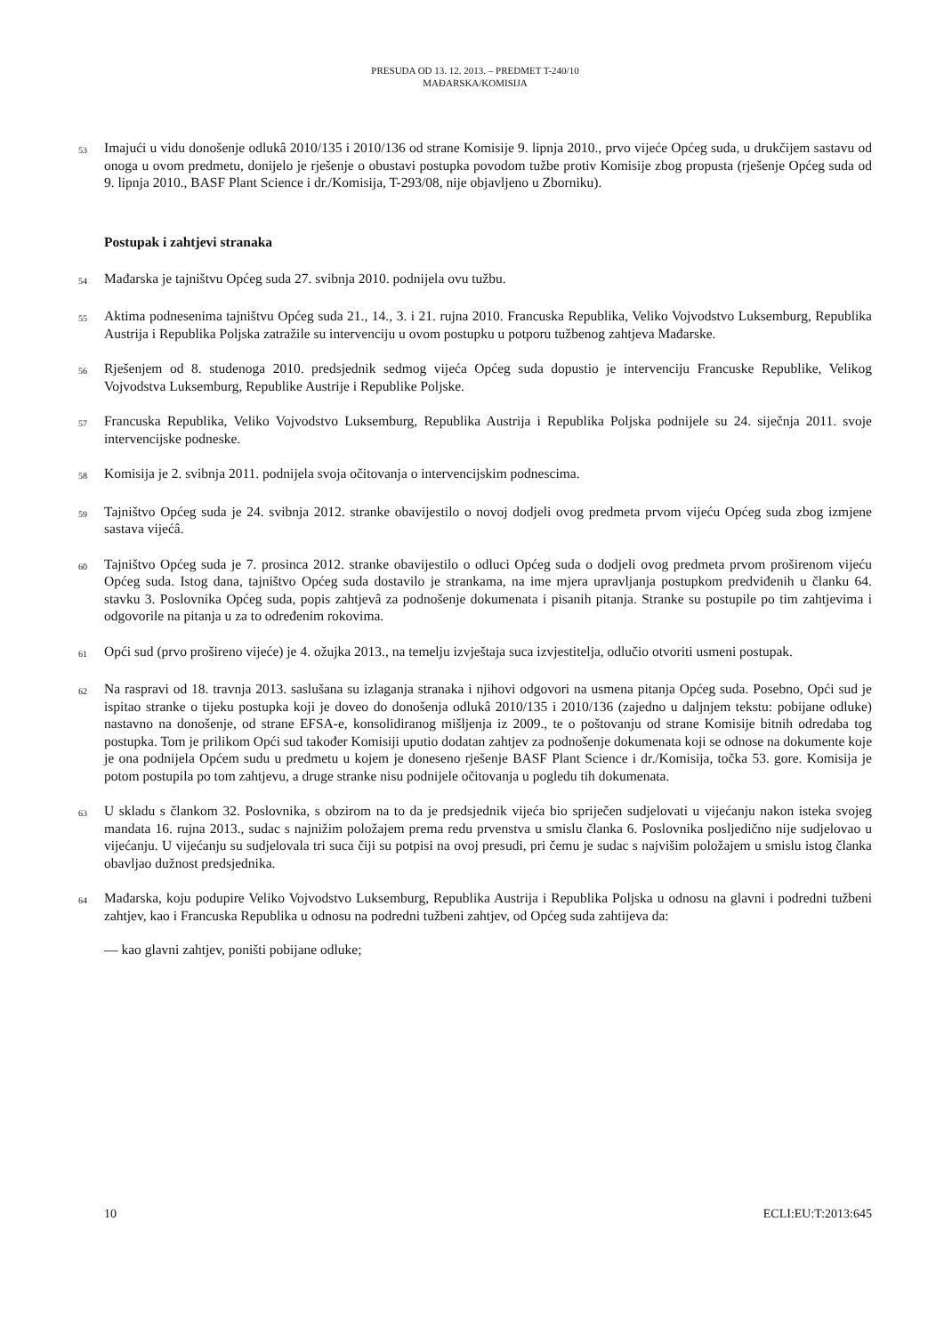PRESUDA OD 13. 12. 2013. – PREDMET T-240/10
MAĐARSKA/KOMISIJA
53 Imajući u vidu donošenje odlukâ 2010/135 i 2010/136 od strane Komisije 9. lipnja 2010., prvo vijeće Općeg suda, u drukčijem sastavu od onoga u ovom predmetu, donijelo je rješenje o obustavi postupka povodom tužbe protiv Komisije zbog propusta (rješenje Općeg suda od 9. lipnja 2010., BASF Plant Science i dr./Komisija, T-293/08, nije objavljeno u Zborniku).
Postupak i zahtjevi stranaka
54 Mađarska je tajništvu Općeg suda 27. svibnja 2010. podnijela ovu tužbu.
55 Aktima podnesenima tajništvu Općeg suda 21., 14., 3. i 21. rujna 2010. Francuska Republika, Veliko Vojvodstvo Luksemburg, Republika Austrija i Republika Poljska zatražile su intervenciju u ovom postupku u potporu tužbenog zahtjeva Mađarske.
56 Rješenjem od 8. studenoga 2010. predsjednik sedmog vijeća Općeg suda dopustio je intervenciju Francuske Republike, Velikog Vojvodstva Luksemburg, Republike Austrije i Republike Poljske.
57 Francuska Republika, Veliko Vojvodstvo Luksemburg, Republika Austrija i Republika Poljska podnijele su 24. siječnja 2011. svoje intervencijske podneske.
58 Komisija je 2. svibnja 2011. podnijela svoja očitovanja o intervencijskim podnescima.
59 Tajništvo Općeg suda je 24. svibnja 2012. stranke obavijestilo o novoj dodjeli ovog predmeta prvom vijeću Općeg suda zbog izmjene sastava vijećâ.
60 Tajništvo Općeg suda je 7. prosinca 2012. stranke obavijestilo o odluci Općeg suda o dodjeli ovog predmeta prvom proširenom vijeću Općeg suda. Istog dana, tajništvo Općeg suda dostavilo je strankama, na ime mjera upravljanja postupkom predviđenih u članku 64. stavku 3. Poslovnika Općeg suda, popis zahtjevâ za podnošenje dokumenata i pisanih pitanja. Stranke su postupile po tim zahtjevima i odgovorile na pitanja u za to određenim rokovima.
61 Opći sud (prvo prošireno vijeće) je 4. ožujka 2013., na temelju izvještaja suca izvjestitelja, odlučio otvoriti usmeni postupak.
62 Na raspravi od 18. travnja 2013. saslušana su izlaganja stranaka i njihovi odgovori na usmena pitanja Općeg suda. Posebno, Opći sud je ispitao stranke o tijeku postupka koji je doveo do donošenja odlukâ 2010/135 i 2010/136 (zajedno u daljnjem tekstu: pobijane odluke) nastavno na donošenje, od strane EFSA-e, konsolidiranog mišljenja iz 2009., te o poštovanju od strane Komisije bitnih odredaba tog postupka. Tom je prilikom Opći sud također Komisiji uputio dodatan zahtjev za podnošenje dokumenata koji se odnose na dokumente koje je ona podnijela Općem sudu u predmetu u kojem je doneseno rješenje BASF Plant Science i dr./Komisija, točka 53. gore. Komisija je potom postupila po tom zahtjevu, a druge stranke nisu podnijele očitovanja u pogledu tih dokumenata.
63 U skladu s člankom 32. Poslovnika, s obzirom na to da je predsjednik vijeća bio spriječen sudjelovati u vijećanju nakon isteka svojeg mandata 16. rujna 2013., sudac s najnižim položajem prema redu prvenstva u smislu članka 6. Poslovnika posljedično nije sudjelovao u vijećanju. U vijećanju su sudjelovala tri suca čiji su potpisi na ovoj presudi, pri čemu je sudac s najvišim položajem u smislu istog članka obavljao dužnost predsjednika.
64 Mađarska, koju podupire Veliko Vojvodstvo Luksemburg, Republika Austrija i Republika Poljska u odnosu na glavni i podredni tužbeni zahtjev, kao i Francuska Republika u odnosu na podredni tužbeni zahtjev, od Općeg suda zahtijeva da:
— kao glavni zahtjev, poništi pobijane odluke;
10 ECLI:EU:T:2013:645